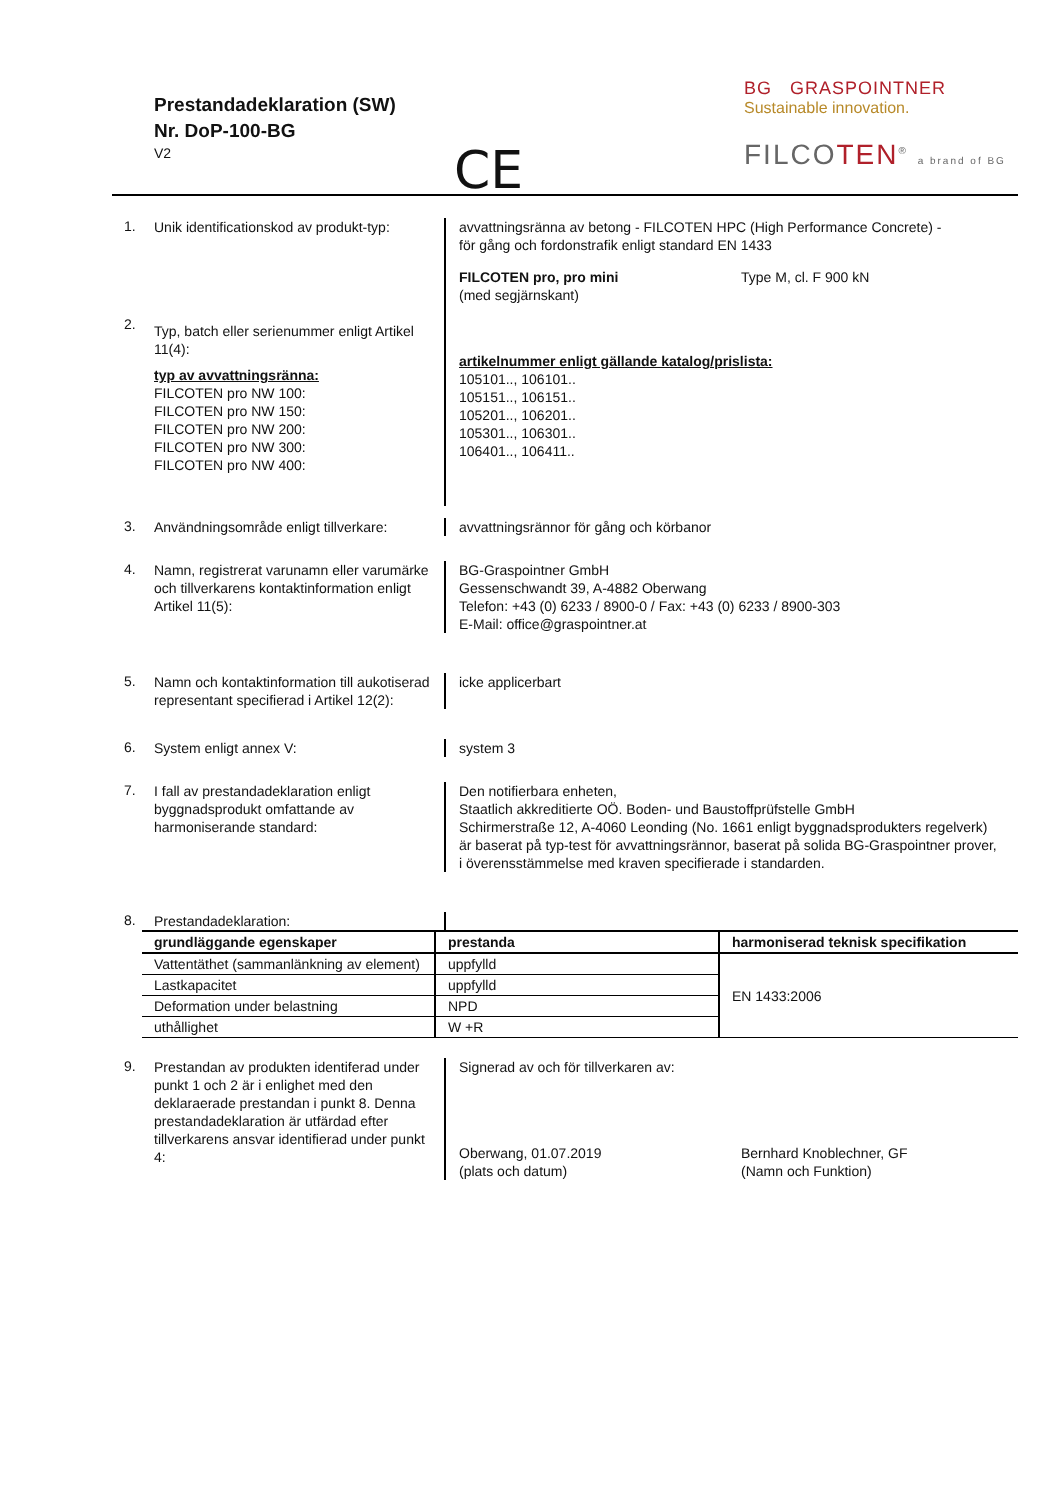Prestandadeklaration (SW)
Nr. DoP-100-BG
V2
CE
BG GRASPOINTNER
Sustainable innovation.
FILCOTEN<sup>®</sup> a brand of BG
1.
Unik identificationskod av produkt-typ:
avvattningsränna av betong - FILCOTEN HPC (High Performance Concrete) -
för gång och fordonstrafik enligt standard EN 1433
2.
Typ, batch eller serienummer enligt Artikel 11(4):
typ av avvattningsränna:
FILCOTEN pro NW 100:
FILCOTEN pro NW 150:
FILCOTEN pro NW 200:
FILCOTEN pro NW 300:
FILCOTEN pro NW 400:
FILCOTEN pro, pro mini
(med segjärnskant)
Type M, cl. F 900 kN
artikelnummer enligt gällande katalog/prislista:
105101.., 106101..
105151.., 106151..
105201.., 106201..
105301.., 106301..
106401.., 106411..
3.
Användningsområde enligt tillverkare:
avvattningsrännor för gång och körbanor
4.
Namn, registrerat varunamn eller varumärke och tillverkarens kontaktinformation enligt Artikel 11(5):
BG-Graspointner GmbH
Gessenschwandt 39, A-4882 Oberwang
Telefon: +43 (0) 6233 / 8900-0 / Fax: +43 (0) 6233 / 8900-303
E-Mail: office@graspointner.at
5.
Namn och kontaktinformation till aukotiserad representant specifierad i Artikel 12(2):
icke applicerbart
6.
System enligt annex V: system 3
7.
I fall av prestandadeklaration enligt byggnadsprodukt omfattande av harmoniserande standard:
Den notifierbara enheten,
Staatlich akkreditierte OÖ. Boden- und Baustoffprüfstelle GmbH
Schirmerstraße 12, A-4060 Leonding (No. 1661 enligt byggnadsprodukters regelverk)
är baserat på typ-test för avvattningsrännor, baserat på solida BG-Graspointner prover,
i överensstämmelse med kraven specifierade i standarden.
8.
Prestandadeklaration:
| grundläggande egenskaper | prestanda | harmoniserad teknisk specifikation |
| --- | --- | --- |
| Vattentäthet (sammanlänkning av element) | uppfylld | EN 1433:2006 |
| Lastkapacitet | uppfylld | |
| Deformation under belastning | NPD | |
| uthållighet | W +R | |
9.
Prestandan av produkten identiferad under punkt 1 och 2 är i enlighet med den deklaraerade prestandan i punkt 8. Denna prestandadeklaration är utfärdad efter tillverkarens ansvar identifierad under punkt 4:
Signerad av och för tillverkaren av:
Oberwang, 01.07.2019
(plats och datum)
Bernhard Knoblechner, GF
(Namn och Funktion)